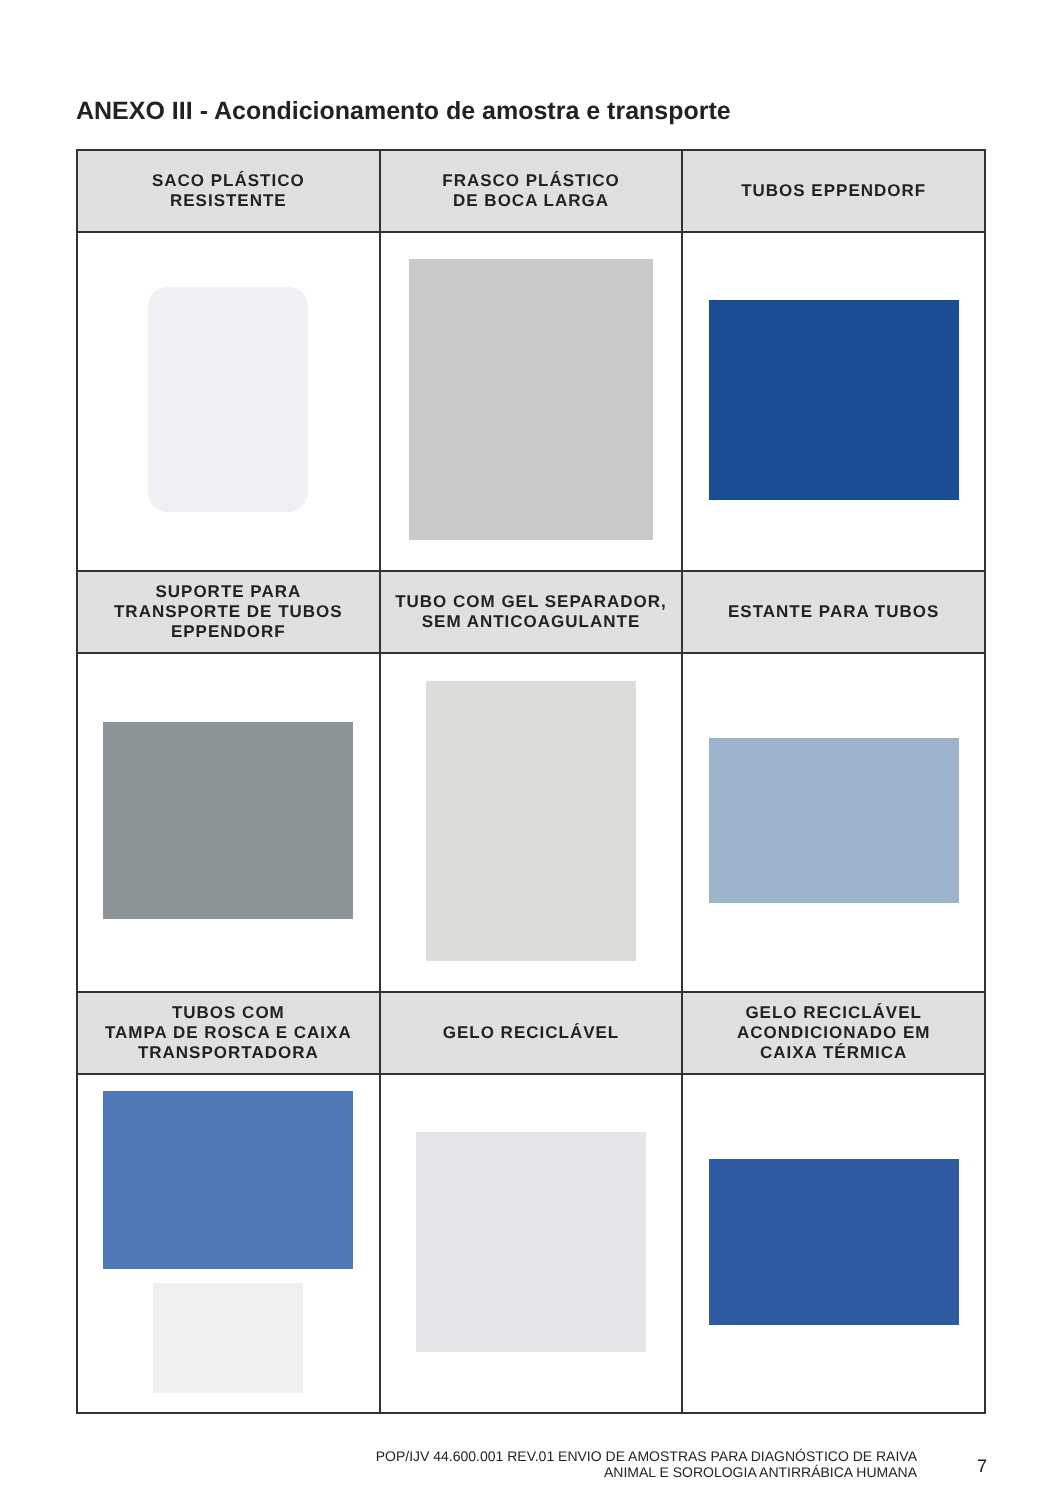ANEXO III - Acondicionamento de amostra e transporte
| SACO PLÁSTICO RESISTENTE | FRASCO PLÁSTICO DE BOCA LARGA | TUBOS EPPENDORF |
| --- | --- | --- |
| SUPORTE PARA TRANSPORTE DE TUBOS EPPENDORF | TUBO COM GEL SEPARADOR, SEM ANTICOAGULANTE | ESTANTE PARA TUBOS |
| TUBOS COM TAMPA DE ROSCA E CAIXA TRANSPORTADORA | GELO RECICLÁVEL | GELO RECICLÁVEL ACONDICIONADO EM CAIXA TÉRMICA |
POP/IJV 44.600.001 REV.01 ENVIO DE AMOSTRAS PARA DIAGNÓSTICO DE RAIVA
ANIMAL E SOROLOGIA ANTIRRÁBICA HUMANA
7